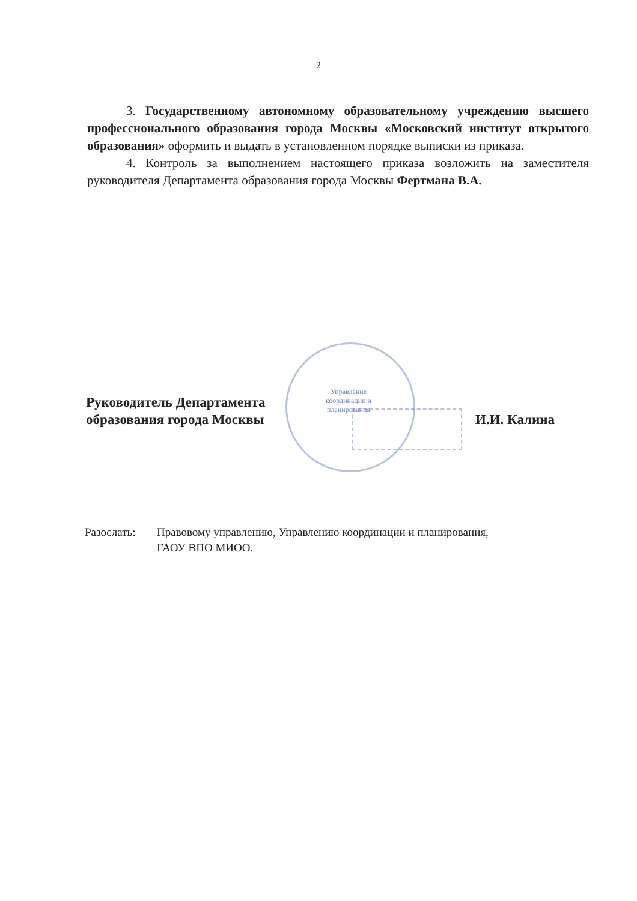2
3. Государственному автономному образовательному учреждению высшего профессионального образования города Москвы «Московский институт открытого образования» оформить и выдать в установленном порядке выписки из приказа.
4. Контроль за выполнением настоящего приказа возложить на заместителя руководителя Департамента образования города Москвы Фертмана В.А.
Управление координации и планирования
Руководитель Департамента
образования города Москвы
И.И. Калина
Разослать: Правовому управлению, Управлению координации и планирования,
ГАОУ ВПО МИОО.